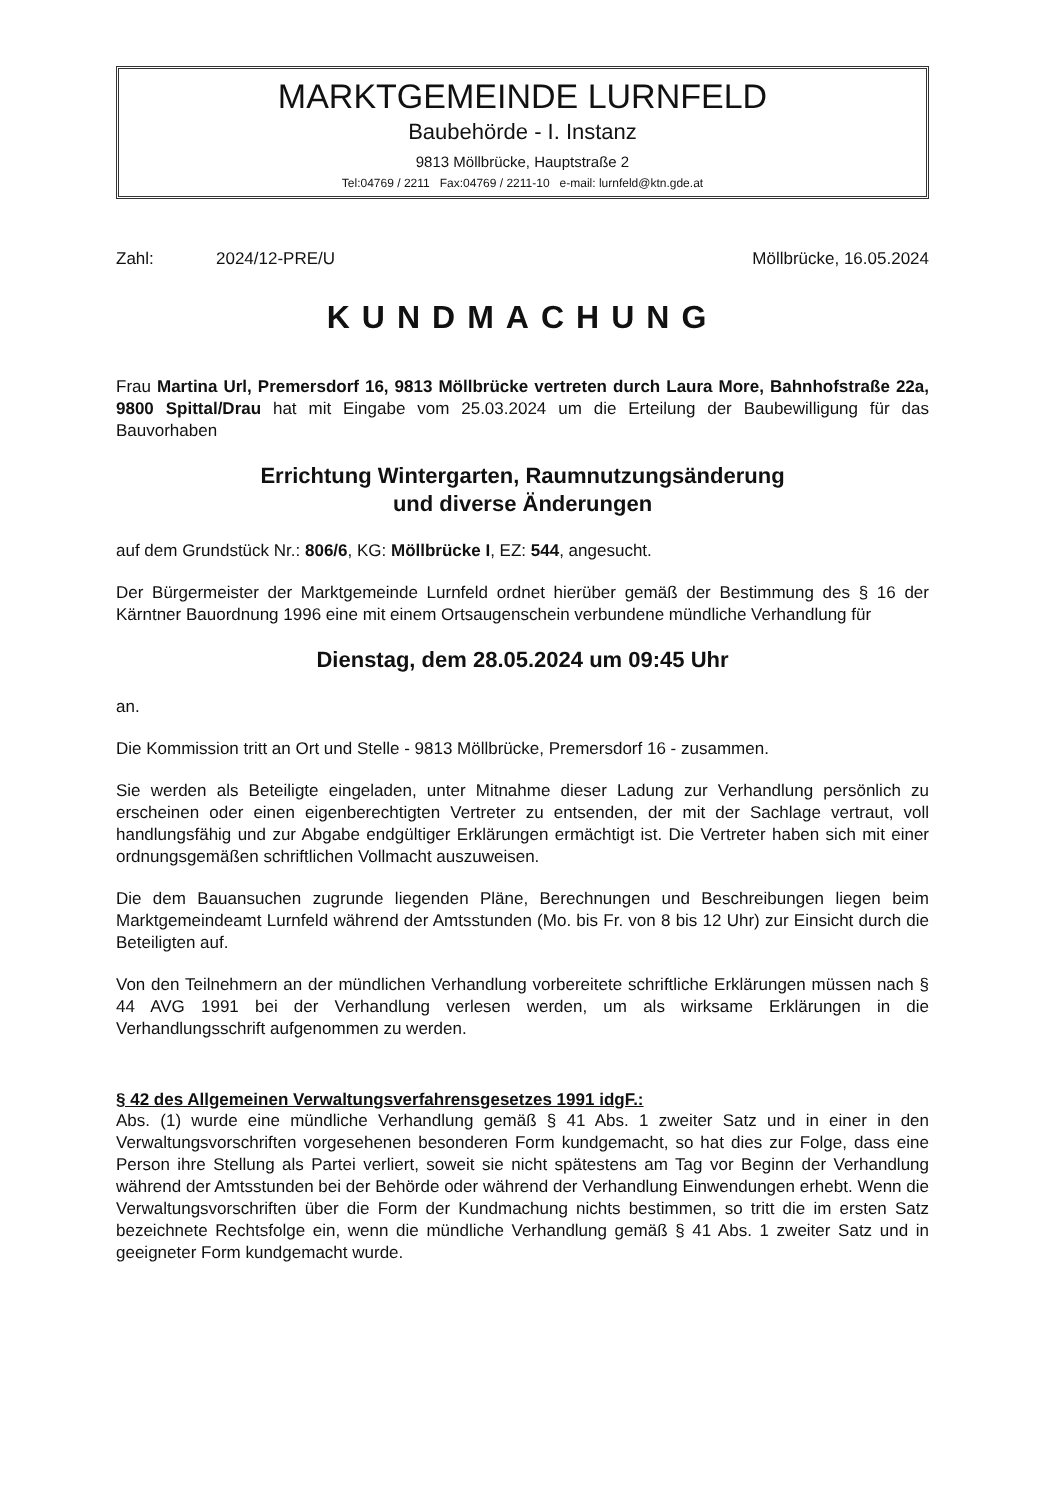MARKTGEMEINDE LURNFELD
Baubehörde - I. Instanz
9813 Möllbrücke, Hauptstraße 2
Tel:04769 / 2211 Fax:04769 / 2211-10 e-mail: lurnfeld@ktn.gde.at
Zahl: 2024/12-PRE/U Möllbrücke, 16.05.2024
KUNDMACHUNG
Frau Martina Url, Premersdorf 16, 9813 Möllbrücke vertreten durch Laura More, Bahnhofstraße 22a, 9800 Spittal/Drau hat mit Eingabe vom 25.03.2024 um die Erteilung der Baubewilligung für das Bauvorhaben
Errichtung Wintergarten, Raumnutzungsänderung
und diverse Änderungen
auf dem Grundstück Nr.: 806/6, KG: Möllbrücke I, EZ: 544, angesucht.
Der Bürgermeister der Marktgemeinde Lurnfeld ordnet hierüber gemäß der Bestimmung des § 16 der Kärntner Bauordnung 1996 eine mit einem Ortsaugenschein verbundene mündliche Verhandlung für
Dienstag, dem 28.05.2024 um 09:45 Uhr
an.
Die Kommission tritt an Ort und Stelle - 9813 Möllbrücke, Premersdorf 16 - zusammen.
Sie werden als Beteiligte eingeladen, unter Mitnahme dieser Ladung zur Verhandlung persönlich zu erscheinen oder einen eigenberechtigten Vertreter zu entsenden, der mit der Sachlage vertraut, voll handlungsfähig und zur Abgabe endgültiger Erklärungen ermächtigt ist. Die Vertreter haben sich mit einer ordnungsgemäßen schriftlichen Vollmacht auszuweisen.
Die dem Bauansuchen zugrunde liegenden Pläne, Berechnungen und Beschreibungen liegen beim Marktgemeindeamt Lurnfeld während der Amtsstunden (Mo. bis Fr. von 8 bis 12 Uhr) zur Einsicht durch die Beteiligten auf.
Von den Teilnehmern an der mündlichen Verhandlung vorbereitete schriftliche Erklärungen müssen nach § 44 AVG 1991 bei der Verhandlung verlesen werden, um als wirksame Erklärungen in die Verhandlungsschrift aufgenommen zu werden.
§ 42 des Allgemeinen Verwaltungsverfahrensgesetzes 1991 idgF.:
Abs. (1) wurde eine mündliche Verhandlung gemäß § 41 Abs. 1 zweiter Satz und in einer in den Verwaltungsvorschriften vorgesehenen besonderen Form kundgemacht, so hat dies zur Folge, dass eine Person ihre Stellung als Partei verliert, soweit sie nicht spätestens am Tag vor Beginn der Verhandlung während der Amtsstunden bei der Behörde oder während der Verhandlung Einwendungen erhebt. Wenn die Verwaltungsvorschriften über die Form der Kundmachung nichts bestimmen, so tritt die im ersten Satz bezeichnete Rechtsfolge ein, wenn die mündliche Verhandlung gemäß § 41 Abs. 1 zweiter Satz und in geeigneter Form kundgemacht wurde.